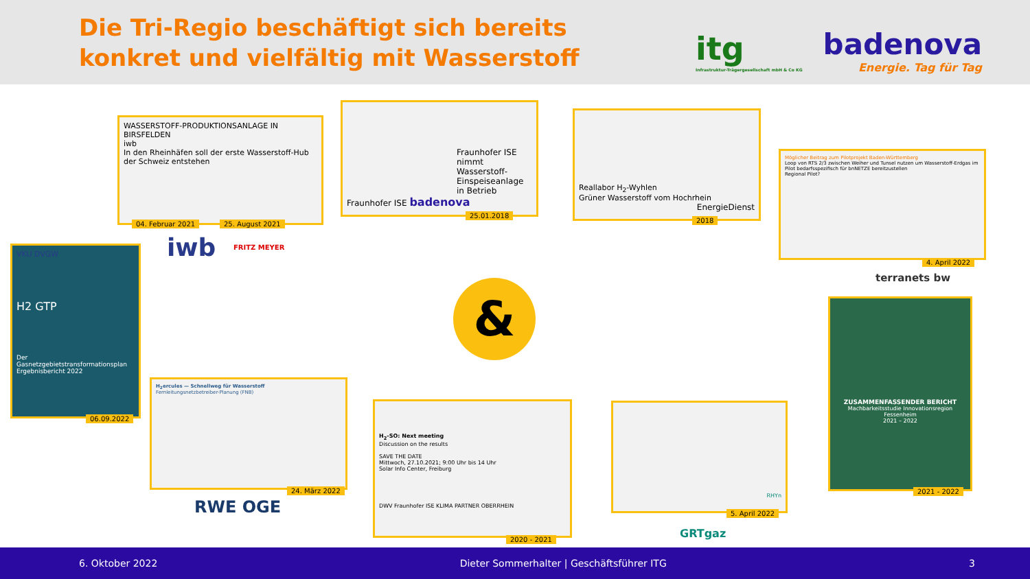Die Tri-Regio beschäftigt sich bereits
konkret und vielfältig mit Wasserstoff
itg
Infrastruktur-Trägergesellschaft mbH & Co KG
badenova
Energie. Tag für Tag
WASSERSTOFF-PRODUKTIONSANLAGE IN BIRSFELDEN
iwb
In den Rheinhäfen soll der erste Wasserstoff-Hub der Schweiz entstehen
04. Februar 2021 25. August 2021
iwb FRITZ MEYER
Fraunhofer ISE nimmt Wasserstoff-Einspeiseanlage in Betrieb
Fraunhofer ISE badenova
25.01.2018
Reallabor H<sub>2</sub>-Wyhlen
Grüner Wasserstoff vom Hochrhein
EnergieDienst
2018
Möglicher Beitrag zum Pilotprojekt Baden-Württemberg
Loop von RTS 2/3 zwischen Weiher und Tunsel nutzen um Wasserstoff-Erdgas im Pilot bedarfsspezifisch für bnNETZE bereitzustellen
Regional Pilot?
4. April 2022
terranets bw
VKU DVGW
H2 GTP
Der Gasnetzgebietstransformationsplan
Ergebnisbericht 2022
06.09.2022
H<sub>2</sub>ercules — Schnellweg für Wasserstoff
Fernleitungsnetzbetreiber-Planung (FNB)
24. März 2022
RWE OGE
H<sub>2</sub>-SO: Next meeting
Discussion on the results
SAVE THE DATE
Mittwoch, 27.10.2021; 9:00 Uhr bis 14 Uhr
Solar Info Center, Freiburg
DWV Fraunhofer ISE KLIMA PARTNER OBERRHEIN
2020 - 2021
RHYn
5. April 2022
GRTgaz
ZUSAMMENFASSENDER BERICHT
Machbarkeitsstudie Innovationsregion Fessenheim
2021 – 2022
2021 - 2022
&
6. Oktober 2022 Dieter Sommerhalter | Geschäftsführer ITG 3